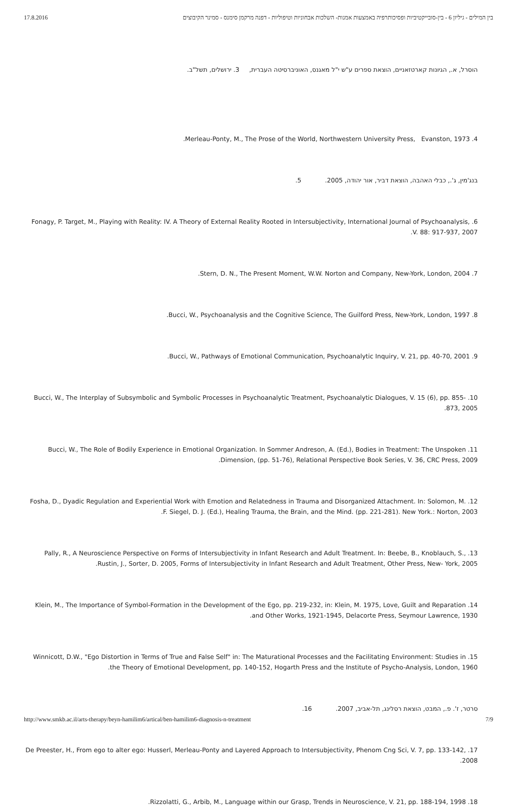17.8.2016 בין המילים - גיליון 6 - בין-סובייקטיביות ופסיכותרפיה באמצעות אמנות- השלכות אבחוניות וטיפוליות - דפנה מרקמן סימנס - סמינר הקיבוצים
הוסרל, א., הגיונות קארטזאניים, הוצאת ספרים ע"ש י"ל מאגנס, האוניברסיטה העברית, 3. ירושלים, תשל"ב.
4. Merleau-Ponty, M., The Prose of the World, Northwestern University Press, Evanston, 1973.
בנג'מין, ג'., כבלי האהבה, הוצאת דביר, אור יהודה, 2005. 5.
6. Fonagy, P. Target, M., Playing with Reality: IV. A Theory of External Reality Rooted in Intersubjectivity, International Journal of Psychoanalysis, V. 88: 917-937, 2007.
7. Stern, D. N., The Present Moment, W.W. Norton and Company, New-York, London, 2004.
8. Bucci, W., Psychoanalysis and the Cognitive Science, The Guilford Press, New-York, London, 1997.
9. Bucci, W., Pathways of Emotional Communication, Psychoanalytic Inquiry, V. 21, pp. 40-70, 2001.
10. Bucci, W., The Interplay of Subsymbolic and Symbolic Processes in Psychoanalytic Treatment, Psychoanalytic Dialogues, V. 15 (6), pp. 855-873, 2005.
11. Bucci, W., The Role of Bodily Experience in Emotional Organization. In Sommer Andreson, A. (Ed.), Bodies in Treatment: The Unspoken Dimension, (pp. 51-76), Relational Perspective Book Series, V. 36, CRC Press, 2009.
12. Fosha, D., Dyadic Regulation and Experiential Work with Emotion and Relatedness in Trauma and Disorganized Attachment. In: Solomon, M. F. Siegel, D. J. (Ed.), Healing Trauma, the Brain, and the Mind. (pp. 221-281). New York.: Norton, 2003.
13. Pally, R., A Neuroscience Perspective on Forms of Intersubjectivity in Infant Research and Adult Treatment. In: Beebe, B., Knoblauch, S., Rustin, J., Sorter, D. 2005, Forms of Intersubjectivity in Infant Research and Adult Treatment, Other Press, New- York, 2005.
14. Klein, M., The Importance of Symbol-Formation in the Development of the Ego, pp. 219-232, in: Klein, M. 1975, Love, Guilt and Reparation and Other Works, 1921-1945, Delacorte Press, Seymour Lawrence, 1930.
15. Winnicott, D.W., "Ego Distortion in Terms of True and False Self" in: The Maturational Processes and the Facilitating Environment: Studies in the Theory of Emotional Development, pp. 140-152, Hogarth Press and the Institute of Psycho-Analysis, London, 1960.
סרטר, ז'. פ., המבט, הוצאת רסלינג, תל-אביב, 2007. 16.
17. De Preester, H., From ego to alter ego: Husserl, Merleau-Ponty and Layered Approach to Intersubjectivity, Phenom Cng Sci, V. 7, pp. 133-142, 2008.
18. Rizzolatti, G., Arbib, M., Language within our Grasp, Trends in Neuroscience, V. 21, pp. 188-194, 1998.
http://www.smkb.ac.il/arts-therapy/beyn-hamilim6/artical/ben-hamilim6-diagnosis-n-treatment 7/9